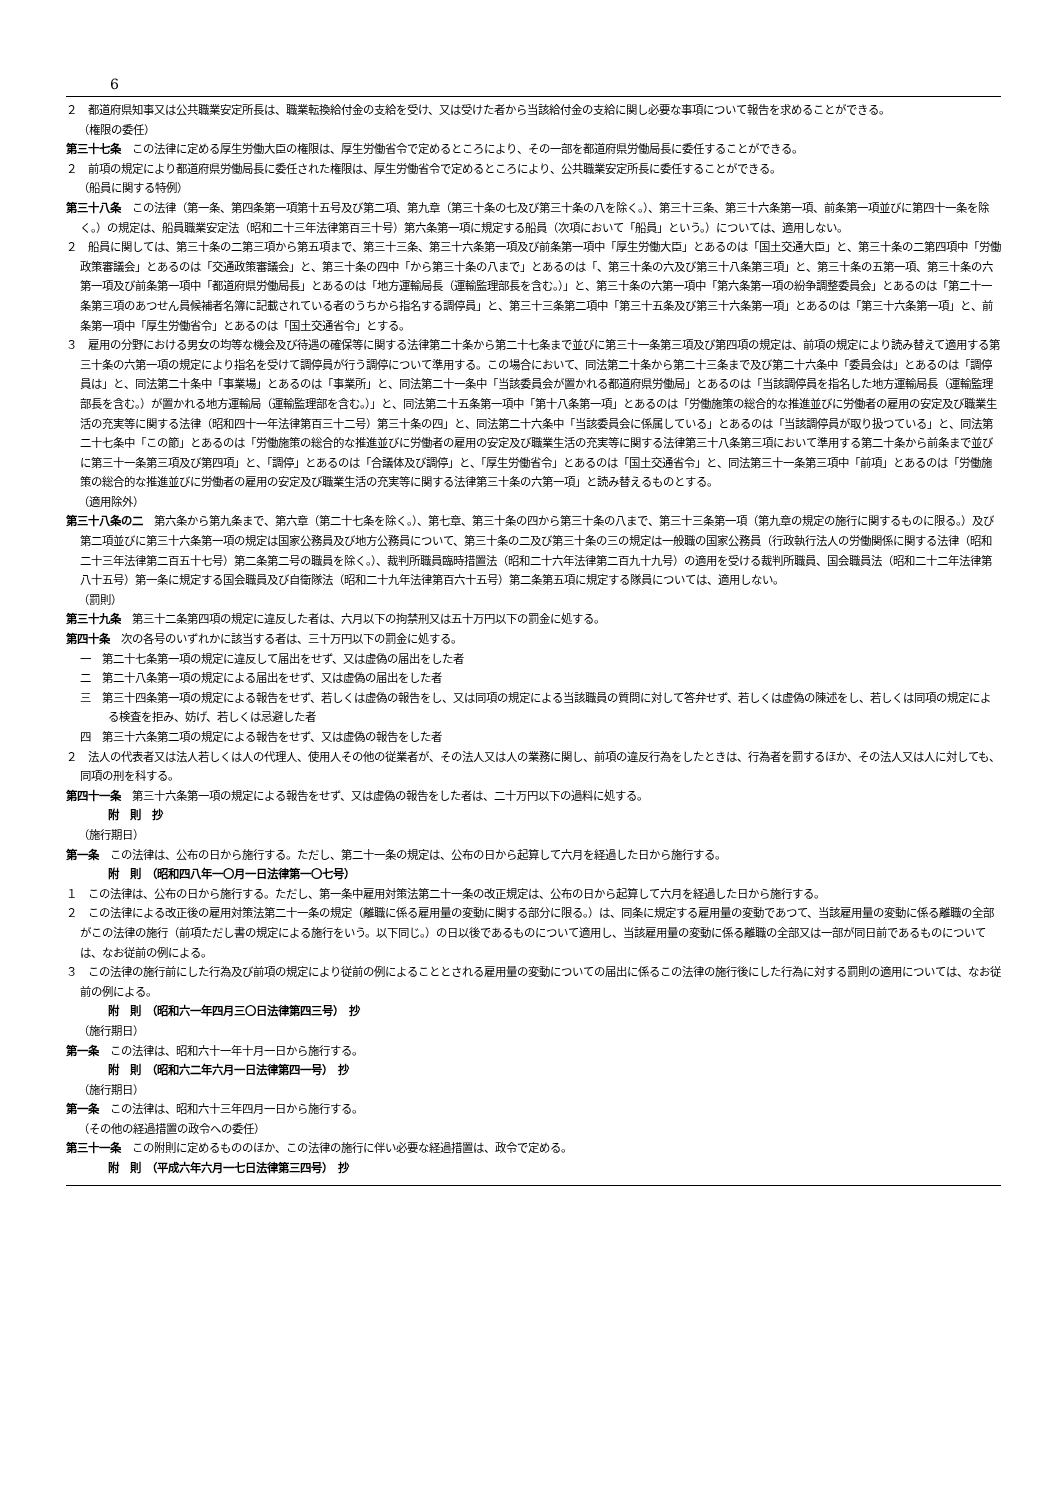6
２　都道府県知事又は公共職業安定所長は、職業転換給付金の支給を受け、又は受けた者から当該給付金の支給に関し必要な事項について報告を求めることができる。
（権限の委任）
第三十七条　この法律に定める厚生労働大臣の権限は、厚生労働省令で定めるところにより、その一部を都道府県労働局長に委任することができる。
２　前項の規定により都道府県労働局長に委任された権限は、厚生労働省令で定めるところにより、公共職業安定所長に委任することができる。
（船員に関する特例）
第三十八条　この法律（第一条、第四条第一項第十五号及び第二項、第九章（第三十条の七及び第三十条の八を除く。）、第三十三条、第三十六条第一項、前条第一項並びに第四十一条を除く。）の規定は、船員職業安定法（昭和二十三年法律第百三十号）第六条第一項に規定する船員（次項において「船員」という。）については、適用しない。
２　船員に関しては、第三十条の二第三項から第五項まで、第三十三条、第三十六条第一項及び前条第一項中「厚生労働大臣」とあるのは「国土交通大臣」と、第三十条の二第四項中「労働政策審議会」とあるのは「交通政策審議会」と、第三十条の四中「から第三十条の八まで」とあるのは「、第三十条の六及び第三十八条第三項」と、第三十条の五第一項、第三十条の六第一項及び前条第一項中「都道府県労働局長」とあるのは「地方運輸局長（運輸監理部長を含む。）」と、第三十条の六第一項中「第六条第一項の紛争調整委員会」とあるのは「第二十一条第三項のあつせん員候補者名簿に記載されている者のうちから指名する調停員」と、第三十三条第二項中「第三十五条及び第三十六条第一項」とあるのは「第三十六条第一項」と、前条第一項中「厚生労働省令」とあるのは「国土交通省令」とする。
３　雇用の分野における男女の均等な機会及び待遇の確保等に関する法律第二十条から第二十七条まで並びに第三十一条第三項及び第四項の規定は、前項の規定により読み替えて適用する第三十条の六第一項の規定により指名を受けて調停員が行う調停について準用する。この場合において、同法第二十条から第二十三条まで及び第二十六条中「委員会は」とあるのは「調停員は」と、同法第二十条中「事業場」とあるのは「事業所」と、同法第二十一条中「当該委員会が置かれる都道府県労働局」とあるのは「当該調停員を指名した地方運輸局長（運輸監理部長を含む。）が置かれる地方運輸局（運輸監理部を含む。）」と、同法第二十五条第一項中「第十八条第一項」とあるのは「労働施策の総合的な推進並びに労働者の雇用の安定及び職業生活の充実等に関する法律（昭和四十一年法律第百三十二号）第三十条の四」と、同法第二十六条中「当該委員会に係属している」とあるのは「当該調停員が取り扱つている」と、同法第二十七条中「この節」とあるのは「労働施策の総合的な推進並びに労働者の雇用の安定及び職業生活の充実等に関する法律第三十八条第三項において準用する第二十条から前条まで並びに第三十一条第三項及び第四項」と、「調停」とあるのは「合議体及び調停」と、「厚生労働省令」とあるのは「国土交通省令」と、同法第三十一条第三項中「前項」とあるのは「労働施策の総合的な推進並びに労働者の雇用の安定及び職業生活の充実等に関する法律第三十条の六第一項」と読み替えるものとする。
（適用除外）
第三十八条の二　第六条から第九条まで、第六章（第二十七条を除く。）、第七章、第三十条の四から第三十条の八まで、第三十三条第一項（第九章の規定の施行に関するものに限る。）及び第二項並びに第三十六条第一項の規定は国家公務員及び地方公務員について、第三十条の二及び第三十条の三の規定は一般職の国家公務員（行政執行法人の労働関係に関する法律（昭和二十三年法律第二百五十七号）第二条第二号の職員を除く。）、裁判所職員臨時措置法（昭和二十六年法律第二百九十九号）の適用を受ける裁判所職員、国会職員法（昭和二十二年法律第八十五号）第一条に規定する国会職員及び自衛隊法（昭和二十九年法律第百六十五号）第二条第五項に規定する隊員については、適用しない。
（罰則）
第三十九条　第三十二条第四項の規定に違反した者は、六月以下の拘禁刑又は五十万円以下の罰金に処する。
第四十条　次の各号のいずれかに該当する者は、三十万円以下の罰金に処する。
一　第二十七条第一項の規定に違反して届出をせず、又は虚偽の届出をした者
二　第二十八条第一項の規定による届出をせず、又は虚偽の届出をした者
三　第三十四条第一項の規定による報告をせず、若しくは虚偽の報告をし、又は同項の規定による当該職員の質問に対して答弁せず、若しくは虚偽の陳述をし、若しくは同項の規定による検査を拒み、妨げ、若しくは忌避した者
四　第三十六条第二項の規定による報告をせず、又は虚偽の報告をした者
２　法人の代表者又は法人若しくは人の代理人、使用人その他の従業者が、その法人又は人の業務に関し、前項の違反行為をしたときは、行為者を罰するほか、その法人又は人に対しても、同項の刑を科する。
第四十一条　第三十六条第一項の規定による報告をせず、又は虚偽の報告をした者は、二十万円以下の過料に処する。
附　則　抄
（施行期日）
第一条　この法律は、公布の日から施行する。ただし、第二十一条の規定は、公布の日から起算して六月を経過した日から施行する。
附　則　（昭和四八年一〇月一日法律第一〇七号）
１　この法律は、公布の日から施行する。ただし、第一条中雇用対策法第二十一条の改正規定は、公布の日から起算して六月を経過した日から施行する。
２　この法律による改正後の雇用対策法第二十一条の規定（離職に係る雇用量の変動に関する部分に限る。）は、同条に規定する雇用量の変動であつて、当該雇用量の変動に係る離職の全部がこの法律の施行（前項ただし書の規定による施行をいう。以下同じ。）の日以後であるものについて適用し、当該雇用量の変動に係る離職の全部又は一部が同日前であるものについては、なお従前の例による。
３　この法律の施行前にした行為及び前項の規定により従前の例によることとされる雇用量の変動についての届出に係るこの法律の施行後にした行為に対する罰則の適用については、なお従前の例による。
附　則　（昭和六一年四月三〇日法律第四三号）　抄
（施行期日）
第一条　この法律は、昭和六十一年十月一日から施行する。
附　則　（昭和六二年六月一日法律第四一号）　抄
（施行期日）
第一条　この法律は、昭和六十三年四月一日から施行する。
（その他の経過措置の政令への委任）
第三十一条　この附則に定めるもののほか、この法律の施行に伴い必要な経過措置は、政令で定める。
附　則　（平成六年六月一七日法律第三四号）　抄